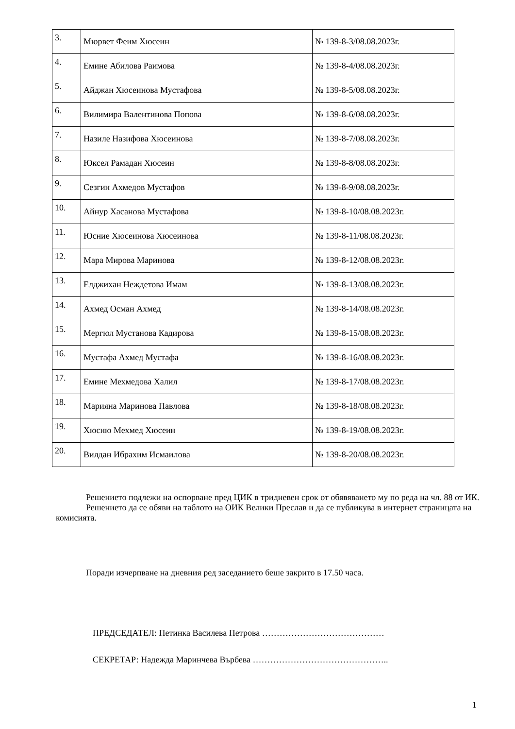| 3. | Мюрвет Феим Хюсеин | № 139-8-3/08.08.2023г. |
| 4. | Емине Абилова Раимова | № 139-8-4/08.08.2023г. |
| 5. | Айджан Хюсеинова Мустафова | № 139-8-5/08.08.2023г. |
| 6. | Вилимира Валентинова Попова | № 139-8-6/08.08.2023г. |
| 7. | Назиле Назифова Хюсеинова | № 139-8-7/08.08.2023г. |
| 8. | Юксел Рамадан Хюсеин | № 139-8-8/08.08.2023г. |
| 9. | Сезгин Ахмедов Мустафов | № 139-8-9/08.08.2023г. |
| 10. | Айнур Хасанова Мустафова | № 139-8-10/08.08.2023г. |
| 11. | Юсние Хюсеинова Хюсеинова | № 139-8-11/08.08.2023г. |
| 12. | Мара Мирова Маринова | № 139-8-12/08.08.2023г. |
| 13. | Елджихан Неждетова Имам | № 139-8-13/08.08.2023г. |
| 14. | Ахмед Осман Ахмед | № 139-8-14/08.08.2023г. |
| 15. | Мергюл Мустанова Кадирова | № 139-8-15/08.08.2023г. |
| 16. | Мустафа Ахмед Мустафа | № 139-8-16/08.08.2023г. |
| 17. | Емине Мехмедова Халил | № 139-8-17/08.08.2023г. |
| 18. | Марияна Маринова Павлова | № 139-8-18/08.08.2023г. |
| 19. | Хюсню Мехмед Хюсеин | № 139-8-19/08.08.2023г. |
| 20. | Вилдан Ибрахим Исмаилова | № 139-8-20/08.08.2023г. |
Решението подлежи на оспорване пред ЦИК в тридневен срок от обявяването му по реда на чл. 88 от ИК.
Решението да се обяви на таблото на ОИК Велики Преслав и да се публикува в интернет страницата на комисията.
Поради изчерпване на дневния ред заседанието беше закрито в 17.50 часа.
ПРЕДСЕДАТЕЛ: Петинка Василева Петрова ……………………………………
СЕКРЕТАР: Надежда Маринчева Върбева ………………………………………..
1